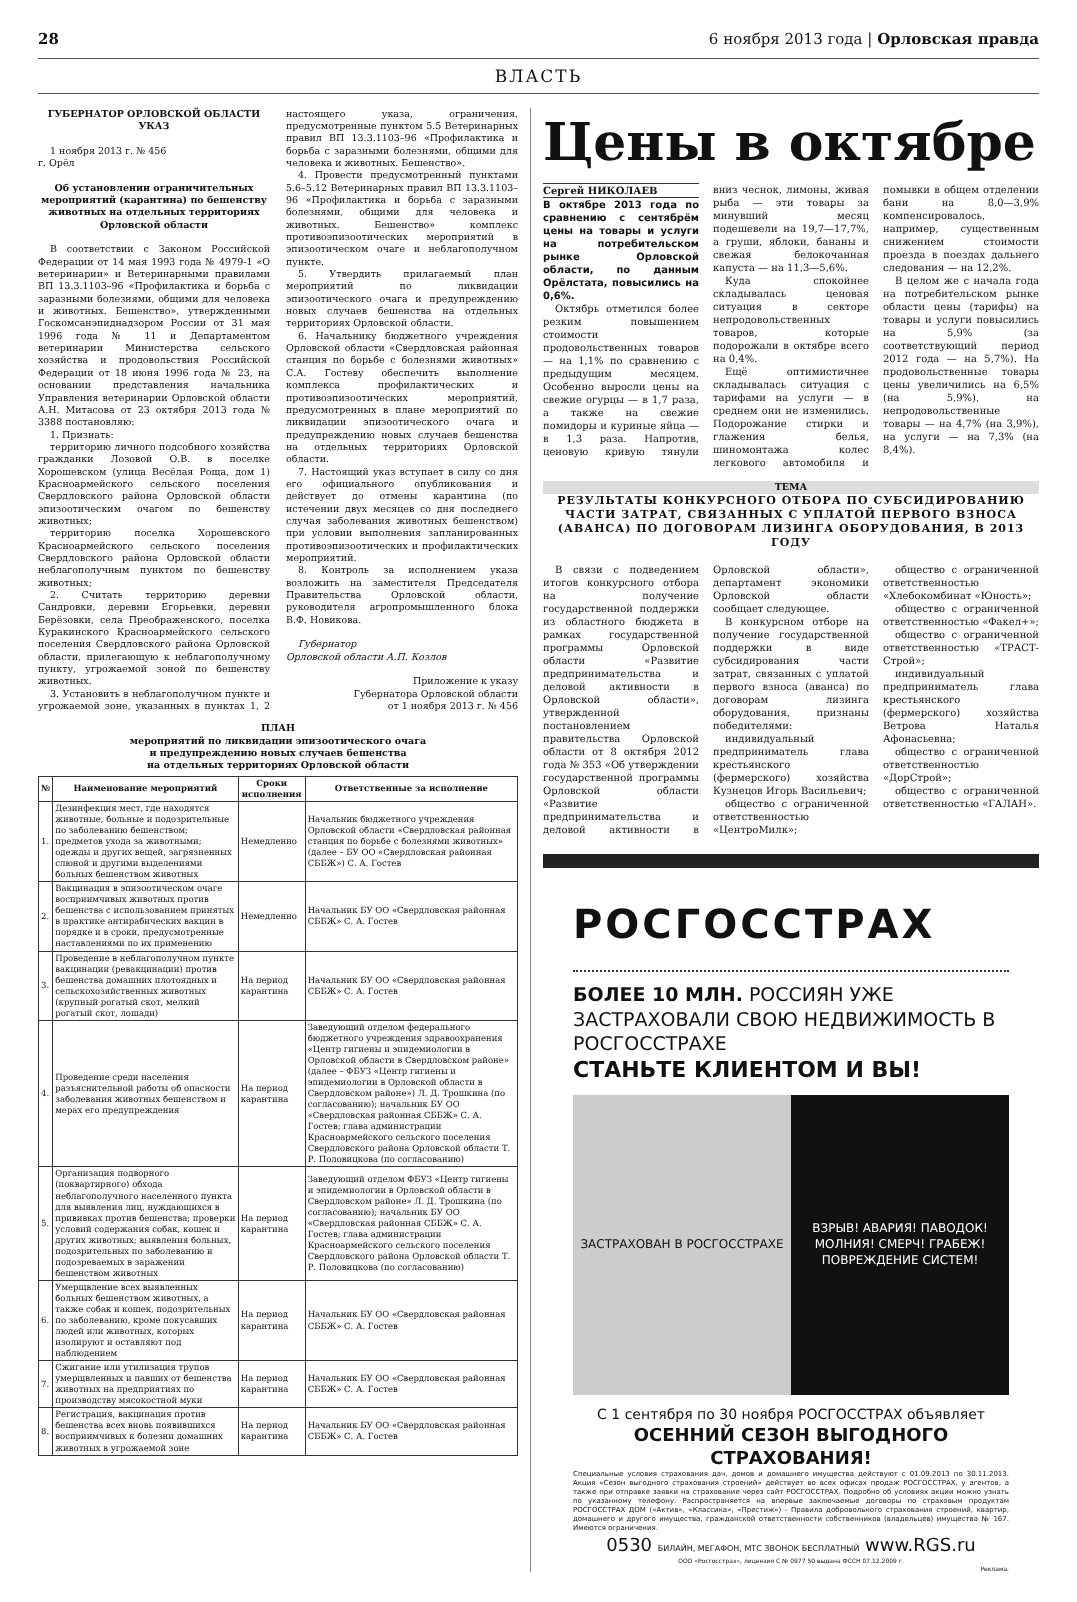28 6 ноября 2013 года | Орловская правда
ВЛАСТЬ
ГУБЕРНАТОР ОРЛОВСКОЙ ОБЛАСТИ
УКАЗ
1 ноября 2013 г. № 456
г. Орёл
Об установлении ограничительных мероприятий (карантина) по бешенству животных на отдельных территориях Орловской области
В соответствии с Законом Российской Федерации от 14 мая 1993 года № 4979-1 «О ветеринарии» и Ветеринарными правилами ВП 13.3.1103–96 «Профилактика и борьба с заразными болезнями, общими для человека и животных. Бешенство», утвержденными Госкомсанэпиднадзором России от 31 мая 1996 года № 11 и Департаментом ветеринарии Министерства сельского хозяйства и продовольствия Российской Федерации от 18 июня 1996 года № 23, на основании представления начальника Управления ветеринарии Орловской области А.Н. Митасова от 23 октября 2013 года № 3388 постановляю:
1. Признать:
территорию личного подсобного хозяйства гражданки Лозовой О.В. в поселке Хорошевском (улица Весёлая Роща, дом 1) Красноармейского сельского поселения Свердловского района Орловской области эпизоотическим очагом по бешенству животных;
территорию поселка Хорошевского Красноармейского сельского поселения Свердловского района Орловской области неблагополучным пунктом по бешенству животных;
2. Считать территорию деревни Сандровки, деревни Егорьевки, деревни Берёзовки, села Преображенского, поселка Куракинского Красноармейского сельского поселения Свердловского района Орловской области, прилегающую к неблагополучному пункту, угрожаемой зоной по бешенству животных.
3. Установить в неблагополучном пункте и угрожаемой зоне, указанных в пунктах 1, 2 настоящего указа, ограничения, предусмотренные пунктом 5.5 Ветеринарных правил ВП 13.3.1103–96 «Профилактика и борьба с заразными болезнями, общими для человека и животных. Бешенство».
4. Провести предусмотренный пунктами 5.6–5.12 Ветеринарных правил ВП 13.3.1103–96 «Профилактика и борьба с заразными болезнями, общими для человека и животных. Бешенство» комплекс противоэпизоотических мероприятий в эпизоотическом очаге и неблагополучном пункте.
5. Утвердить прилагаемый план мероприятий по ликвидации эпизоотического очага и предупреждению новых случаев бешенства на отдельных территориях Орловской области.
6. Начальнику бюджетного учреждения Орловской области «Свердловская районная станция по борьбе с болезнями животных» С.А. Гостеву обеспечить выполнение комплекса профилактических и противоэпизоотических мероприятий, предусмотренных в плане мероприятий по ликвидации эпизоотического очага и предупреждению новых случаев бешенства на отдельных территориях Орловской области.
7. Настоящий указ вступает в силу со дня его официального опубликования и действует до отмены карантина (по истечении двух месяцев со дня последнего случая заболевания животных бешенством) при условии выполнения запланированных противоэпизоотических и профилактических мероприятий.
8. Контроль за исполнением указа возложить на заместителя Председателя Правительства Орловской области, руководителя агропромышленного блока В.Ф. Новикова.
Губернатор
Орловской области А.П. Козлов
Приложение к указу
Губернатора Орловской области
от 1 ноября 2013 г. № 456
ПЛАН
мероприятий по ликвидации эпизоотического очага
и предупреждению новых случаев бешенства
на отдельных территориях Орловской области
| № | Наименование мероприятий | Сроки исполнения | Ответственные за исполнение |
| --- | --- | --- | --- |
| 1. | Дезинфекция мест, где находятся животные, больные и подозрительные по заболеванию бешенством; предметов ухода за животными; одежды и других вещей, загрязненных слюной и другими выделениями больных бешенством животных | Немедленно | Начальник бюджетного учреждения Орловской области «Свердловская районная станция по борьбе с болезнями животных» (далее – БУ ОО «Свердловская районная СББЖ») С. А. Гостев |
| 2. | Вакцинация в эпизоотическом очаге восприимчивых животных против бешенства с использованием принятых в практике антирабических вакцин в порядке и в сроки, предусмотренные наставлениями по их применению | Немедленно | Начальник БУ ОО «Свердловская районная СББЖ» С. А. Гостев |
| 3. | Проведение в неблагополучном пункте вакцинации (ревакцинации) против бешенства домашних плотоядных и сельскохозяйственных животных (крупный рогатый скот, мелкий рогатый скот, лошади) | На период карантина | Начальник БУ ОО «Свердловская районная СББЖ» С. А. Гостев |
| 4. | Проведение среди населения разъяснительной работы об опасности заболевания животных бешенством и мерах его предупреждения | На период карантина | Заведующий отделом федерального бюджетного учреждения здравоохранения «Центр гигиены и эпидемиологии в Орловской области в Свердловском районе» (далее – ФБУЗ «Центр гигиены и эпидемиологии в Орловской области в Свердловском районе») Л. Д. Трошкина (по согласованию); начальник БУ ОО «Свердловская районная СББЖ» С. А. Гостев; глава администрации Красноармейского сельского поселения Свердловского района Орловской области Т. Р. Половицкова (по согласованию) |
| 5. | Организация подворного (поквартирного) обхода неблагополучного населенного пункта для выявления лиц, нуждающихся в прививках против бешенства; проверки условий содержания собак, кошек и других животных; выявления больных, подозрительных по заболеванию и подозреваемых в заражении бешенством животных | На период карантина | Заведующий отделом ФБУЗ «Центр гигиены и эпидемиологии в Орловской области в Свердловском районе» Л. Д. Трошкина (по согласованию); начальник БУ ОО «Свердловская районная СББЖ» С. А. Гостев; глава администрации Красноармейского сельского поселения Свердловского района Орловской области Т. Р. Половицкова (по согласованию) |
| 6. | Умерщвление всех выявленных больных бешенством животных, а также собак и кошек, подозрительных по заболеванию, кроме покусавших людей или животных, которых изолируют и оставляют под наблюдением | На период карантина | Начальник БУ ОО «Свердловская районная СББЖ» С. А. Гостев |
| 7. | Сжигание или утилизация трупов умерщвленных и павших от бешенства животных на предприятиях по производству мясокостной муки | На период карантина | Начальник БУ ОО «Свердловская районная СББЖ» С. А. Гостев |
| 8. | Регистрация, вакцинация против бешенства всех вновь появившихся восприимчивых к болезни домашних животных в угрожаемой зоне | На период карантина | Начальник БУ ОО «Свердловская районная СББЖ» С. А. Гостев |
Цены в октябре
Сергей НИКОЛАЕВ
В октябре 2013 года по сравнению с сентябрём цены на товары и услуги на потребительском рынке Орловской области, по данным Орёлстата, повысились на 0,6%.
Октябрь отметился более резким повышением стоимости продовольственных товаров — на 1,1% по сравнению с предыдущим месяцем. Особенно выросли цены на свежие огурцы — в 1,7 раза, а также на свежие помидоры и куриные яйца — в 1,3 раза. Напротив, ценовую кривую тянули вниз чеснок, лимоны, живая рыба — эти товары за минувший месяц подешевели на 19,7—17,7%, а груши, яблоки, бананы и свежая белокочанная капуста — на 11,3—5,6%.
Куда спокойнее складывалась ценовая ситуация в секторе непродовольственных товаров, которые подорожали в октябре всего на 0,4%.
Ещё оптимистичнее складывалась ситуация с тарифами на услуги — в среднем они не изменились. Подорожание стирки и глажения белья, шиномонтажа колес легкового автомобиля и помывки в общем отделении бани на 8,0—3,9% компенсировалось, например, существенным снижением стоимости проезда в поездах дальнего следования — на 12,2%.
В целом же с начала года на потребительском рынке области цены (тарифы) на товары и услуги повысились на 5,9% (за соответствующий период 2012 года — на 5,7%). На продовольственные товары цены увеличились на 6,5% (на 5,9%), на непродовольственные товары — на 4,7% (на 3,9%), на услуги — на 7,3% (на 8,4%).
ТЕМА
РЕЗУЛЬТАТЫ КОНКУРСНОГО ОТБОРА ПО СУБСИДИРОВАНИЮ ЧАСТИ ЗАТРАТ, СВЯЗАННЫХ С УПЛАТОЙ ПЕРВОГО ВЗНОСА (АВАНСА) ПО ДОГОВОРАМ ЛИЗИНГА ОБОРУДОВАНИЯ, В 2013 ГОДУ
В связи с подведением итогов конкурсного отбора на получение государственной поддержки из областного бюджета в рамках государственной программы Орловской области «Развитие предпринимательства и деловой активности в Орловской области», утвержденной постановлением правительства Орловской области от 8 октября 2012 года № 353 «Об утверждении государственной программы Орловской области «Развитие предпринимательства и деловой активности в Орловской области», департамент экономики Орловской области сообщает следующее.
В конкурсном отборе на получение государственной поддержки в виде субсидирования части затрат, связанных с уплатой первого взноса (аванса) по договорам лизинга оборудования, признаны победителями:
индивидуальный предприниматель глава крестьянского (фермерского) хозяйства Кузнецов Игорь Васильевич;
общество с ограниченной ответственностью «ЦентроМилк»;
общество с ограниченной ответственностью «Хлебокомбинат «Юность»;
общество с ограниченной ответственностью «Факел+»;
общество с ограниченной ответственностью «ТРАСТ-Строй»;
индивидуальный предприниматель глава крестьянского (фермерского) хозяйства Ветрова Наталья Афонасьевна;
общество с ограниченной ответственностью «ДорСтрой»;
общество с ограниченной ответственностью «ГАЛАН».
РОСГОССТРАХ
БОЛЕЕ 10 МЛН. РОССИЯН УЖЕ ЗАСТРАХОВАЛИ СВОЮ НЕДВИЖИМОСТЬ В РОСГОССТРАХЕ
СТАНЬТЕ КЛИЕНТОМ И ВЫ!
ЗАСТРАХОВАН В РОСГОССТРАХЕ ВЗРЫВ! АВАРИЯ! ПАВОДОК! МОЛНИЯ! СМЕРЧ! ГРАБЕЖ! ПОВРЕЖДЕНИЕ СИСТЕМ!
С 1 сентября по 30 ноября РОСГОССТРАХ объявляет
ОСЕННИЙ СЕЗОН ВЫГОДНОГО СТРАХОВАНИЯ!
Специальные условия страхования дач, домов и домашнего имущества действуют с 01.09.2013 по 30.11.2013. Акция «Сезон выгодного страхования строений» действует во всех офисах продаж РОСГОССТРАХ, у агентов, а также при отправке заявки на страхование через сайт РОСГОССТРАХ. Подробно об условиях акции можно узнать по указанному телефону. Распространяется на впервые заключаемые договоры по страховым продуктам РОСГОССТРАХ ДОМ («Актив», «Классика», «Престиж») - Правила добровольного страхования строений, квартир, домашнего и другого имущества, гражданской ответственности собственников (владельцев) имущества № 167. Имеются ограничения.
0530 БИЛАЙН, МЕГАФОН, МТС ЗВОНОК БЕСПЛАТНЫЙ www.RGS.ru
ООО «Росгосстрах», лицензия С № 0977 50 выдана ФССН 07.12.2009 г.
Реклама.